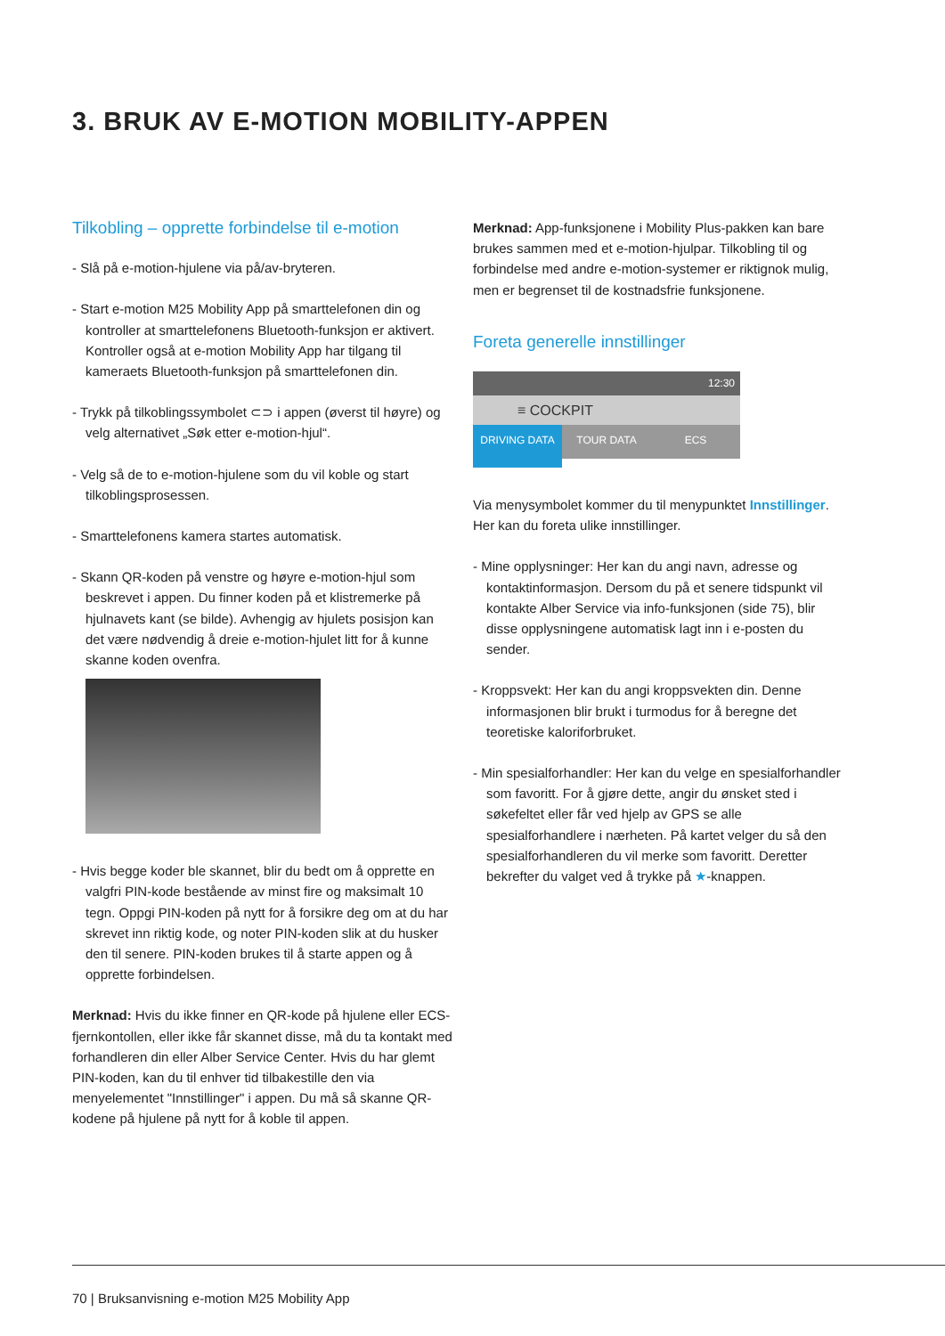3. BRUK AV E-MOTION MOBILITY-APPEN
Tilkobling – opprette forbindelse til e-motion
- Slå på e-motion-hjulene via på/av-bryteren.
- Start e-motion M25 Mobility App på smarttelefonen din og kontroller at smarttelefonens Bluetooth-funksjon er aktivert. Kontroller også at e-motion Mobility App har tilgang til kameraets Bluetooth-funksjon på smarttelefonen din.
- Trykk på tilkoblingssymbolet ⊂⊃ i appen (øverst til høyre) og velg alternativet „Søk etter e-motion-hjul“.
- Velg så de to e-motion-hjulene som du vil koble og start tilkoblingsprosessen.
- Smarttelefonens kamera startes automatisk.
- Skann QR-koden på venstre og høyre e-motion-hjul som beskrevet i appen. Du finner koden på et klistremerke på hjulnavets kant (se bilde). Avhengig av hjulets posisjon kan det være nødvendig å dreie e-motion-hjulet litt for å kunne skanne koden ovenfra.
- Hvis begge koder ble skannet, blir du bedt om å opprette en valgfri PIN-kode bestående av minst fire og maksimalt 10 tegn. Oppgi PIN-koden på nytt for å forsikre deg om at du har skrevet inn riktig kode, og noter PIN-koden slik at du husker den til senere. PIN-koden brukes til å starte appen og å opprette forbindelsen.
Merknad: Hvis du ikke finner en QR-kode på hjulene eller ECS-fjernkontollen, eller ikke får skannet disse, må du ta kontakt med forhandleren din eller Alber Service Center. Hvis du har glemt PIN-koden, kan du til enhver tid tilbakestille den via menyelementet "Innstillinger" i appen. Du må så skanne QR-kodene på hjulene på nytt for å koble til appen.
Merknad: App-funksjonene i Mobility Plus-pakken kan bare brukes sammen med et e-motion-hjulpar. Tilkobling til og forbindelse med andre e-motion-systemer er riktignok mulig, men er begrenset til de kostnadsfrie funksjonene.
Foreta generelle innstillinger
12:30
≡ COCKPIT
DRIVING DATA TOUR DATA ECS
Via menysymbolet kommer du til menypunktet Innstillinger. Her kan du foreta ulike innstillinger.
- Mine opplysninger: Her kan du angi navn, adresse og kontaktinformasjon. Dersom du på et senere tidspunkt vil kontakte Alber Service via info-funksjonen (side 75), blir disse opplysningene automatisk lagt inn i e-posten du sender.
- Kroppsvekt: Her kan du angi kroppsvekten din. Denne informasjonen blir brukt i turmodus for å beregne det teoretiske kaloriforbruket.
- Min spesialforhandler: Her kan du velge en spesialforhandler som favoritt. For å gjøre dette, angir du ønsket sted i søkefeltet eller får ved hjelp av GPS se alle spesialforhandlere i nærheten. På kartet velger du så den spesialforhandleren du vil merke som favoritt. Deretter bekrefter du valget ved å trykke på ★-knappen.
70 | Bruksanvisning e-motion M25 Mobility App